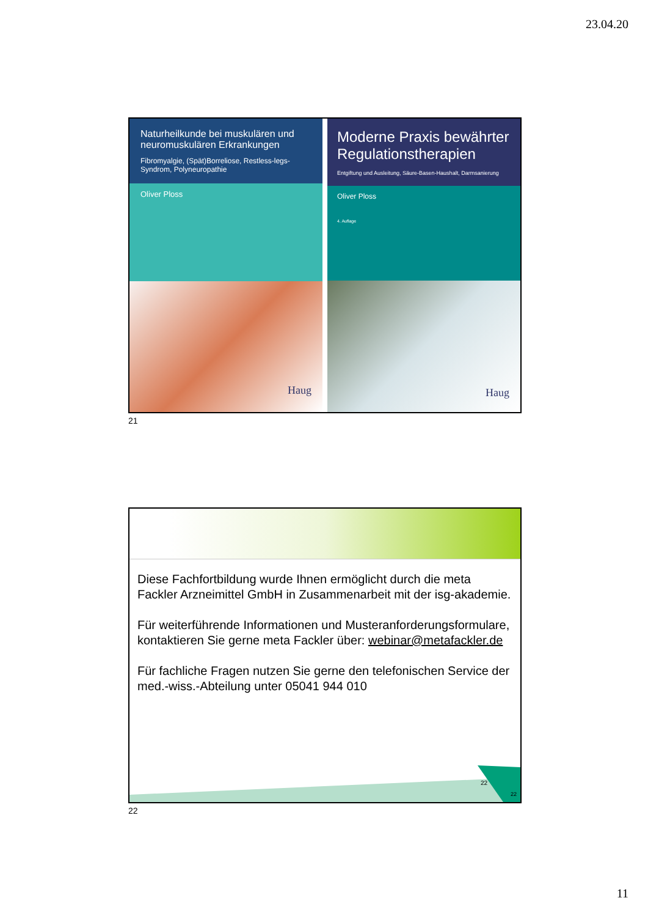23.04.20
Naturheilkunde bei muskulären und neuromuskulären Erkrankungen
Fibromyalgie, (Spät)Borreliose, Restless-legs-Syndrom, Polyneuropathie
Oliver Ploss
Haug
Moderne Praxis bewährter Regulationstherapien
Entgiftung und Ausleitung, Säure-Basen-Haushalt, Darmsanierung
Oliver Ploss
4. Auflage
Haug
21
Diese Fachfortbildung wurde Ihnen ermöglicht durch die meta Fackler Arzneimittel GmbH in Zusammenarbeit mit der isg-akademie.
Für weiterführende Informationen und Musteranforderungsformulare, kontaktieren Sie gerne meta Fackler über: webinar@metafackler.de
Für fachliche Fragen nutzen Sie gerne den telefonischen Service der med.-wiss.-Abteilung unter 05041 944 010
22
22
22
11